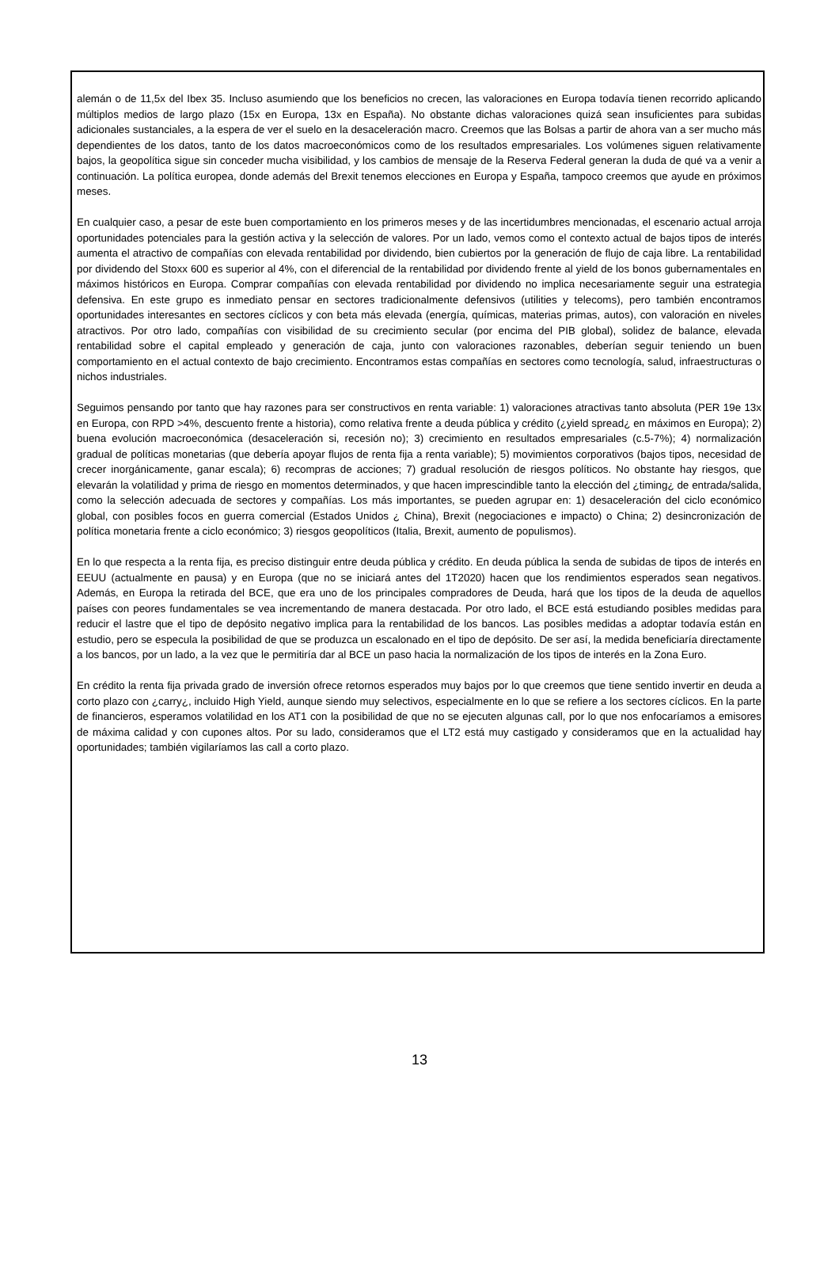alemán o de 11,5x del Ibex 35. Incluso asumiendo que los beneficios no crecen, las valoraciones en Europa todavía tienen recorrido aplicando múltiplos medios de largo plazo (15x en Europa, 13x en España). No obstante dichas valoraciones quizá sean insuficientes para subidas adicionales sustanciales, a la espera de ver el suelo en la desaceleración macro. Creemos que las Bolsas a partir de ahora van a ser mucho más dependientes de los datos, tanto de los datos macroeconómicos como de los resultados empresariales. Los volúmenes siguen relativamente bajos, la geopolítica sigue sin conceder mucha visibilidad, y los cambios de mensaje de la Reserva Federal generan la duda de qué va a venir a continuación. La política europea, donde además del Brexit tenemos elecciones en Europa y España, tampoco creemos que ayude en próximos meses.
En cualquier caso, a pesar de este buen comportamiento en los primeros meses y de las incertidumbres mencionadas, el escenario actual arroja oportunidades potenciales para la gestión activa y la selección de valores. Por un lado, vemos como el contexto actual de bajos tipos de interés aumenta el atractivo de compañías con elevada rentabilidad por dividendo, bien cubiertos por la generación de flujo de caja libre. La rentabilidad por dividendo del Stoxx 600 es superior al 4%, con el diferencial de la rentabilidad por dividendo frente al yield de los bonos gubernamentales en máximos históricos en Europa. Comprar compañías con elevada rentabilidad por dividendo no implica necesariamente seguir una estrategia defensiva. En este grupo es inmediato pensar en sectores tradicionalmente defensivos (utilities y telecoms), pero también encontramos oportunidades interesantes en sectores cíclicos y con beta más elevada (energía, químicas, materias primas, autos), con valoración en niveles atractivos. Por otro lado, compañías con visibilidad de su crecimiento secular (por encima del PIB global), solidez de balance, elevada rentabilidad sobre el capital empleado y generación de caja, junto con valoraciones razonables, deberían seguir teniendo un buen comportamiento en el actual contexto de bajo crecimiento. Encontramos estas compañías en sectores como tecnología, salud, infraestructuras o nichos industriales.
Seguimos pensando por tanto que hay razones para ser constructivos en renta variable: 1) valoraciones atractivas tanto absoluta (PER 19e 13x en Europa, con RPD >4%, descuento frente a historia), como relativa frente a deuda pública y crédito (¿yield spread¿ en máximos en Europa); 2) buena evolución macroeconómica (desaceleración si, recesión no); 3) crecimiento en resultados empresariales (c.5-7%); 4) normalización gradual de políticas monetarias (que debería apoyar flujos de renta fija a renta variable); 5) movimientos corporativos (bajos tipos, necesidad de crecer inorgánicamente, ganar escala); 6) recompras de acciones; 7) gradual resolución de riesgos políticos. No obstante hay riesgos, que elevarán la volatilidad y prima de riesgo en momentos determinados, y que hacen imprescindible tanto la elección del ¿timing¿ de entrada/salida, como la selección adecuada de sectores y compañías. Los más importantes, se pueden agrupar en: 1) desaceleración del ciclo económico global, con posibles focos en guerra comercial (Estados Unidos ¿ China), Brexit (negociaciones e impacto) o China; 2) desincronización de política monetaria frente a ciclo económico; 3) riesgos geopolíticos (Italia, Brexit, aumento de populismos).
En lo que respecta a la renta fija, es preciso distinguir entre deuda pública y crédito. En deuda pública la senda de subidas de tipos de interés en EEUU (actualmente en pausa) y en Europa (que no se iniciará antes del 1T2020) hacen que los rendimientos esperados sean negativos. Además, en Europa la retirada del BCE, que era uno de los principales compradores de Deuda, hará que los tipos de la deuda de aquellos países con peores fundamentales se vea incrementando de manera destacada. Por otro lado, el BCE está estudiando posibles medidas para reducir el lastre que el tipo de depósito negativo implica para la rentabilidad de los bancos. Las posibles medidas a adoptar todavía están en estudio, pero se especula la posibilidad de que se produzca un escalonado en el tipo de depósito. De ser así, la medida beneficiaría directamente a los bancos, por un lado, a la vez que le permitiría dar al BCE un paso hacia la normalización de los tipos de interés en la Zona Euro.
En crédito la renta fija privada grado de inversión ofrece retornos esperados muy bajos por lo que creemos que tiene sentido invertir en deuda a corto plazo con ¿carry¿, incluido High Yield, aunque siendo muy selectivos, especialmente en lo que se refiere a los sectores cíclicos. En la parte de financieros, esperamos volatilidad en los AT1 con la posibilidad de que no se ejecuten algunas call, por lo que nos enfocaríamos a emisores de máxima calidad y con cupones altos. Por su lado, consideramos que el LT2 está muy castigado y consideramos que en la actualidad hay oportunidades; también vigilaríamos las call a corto plazo.
13